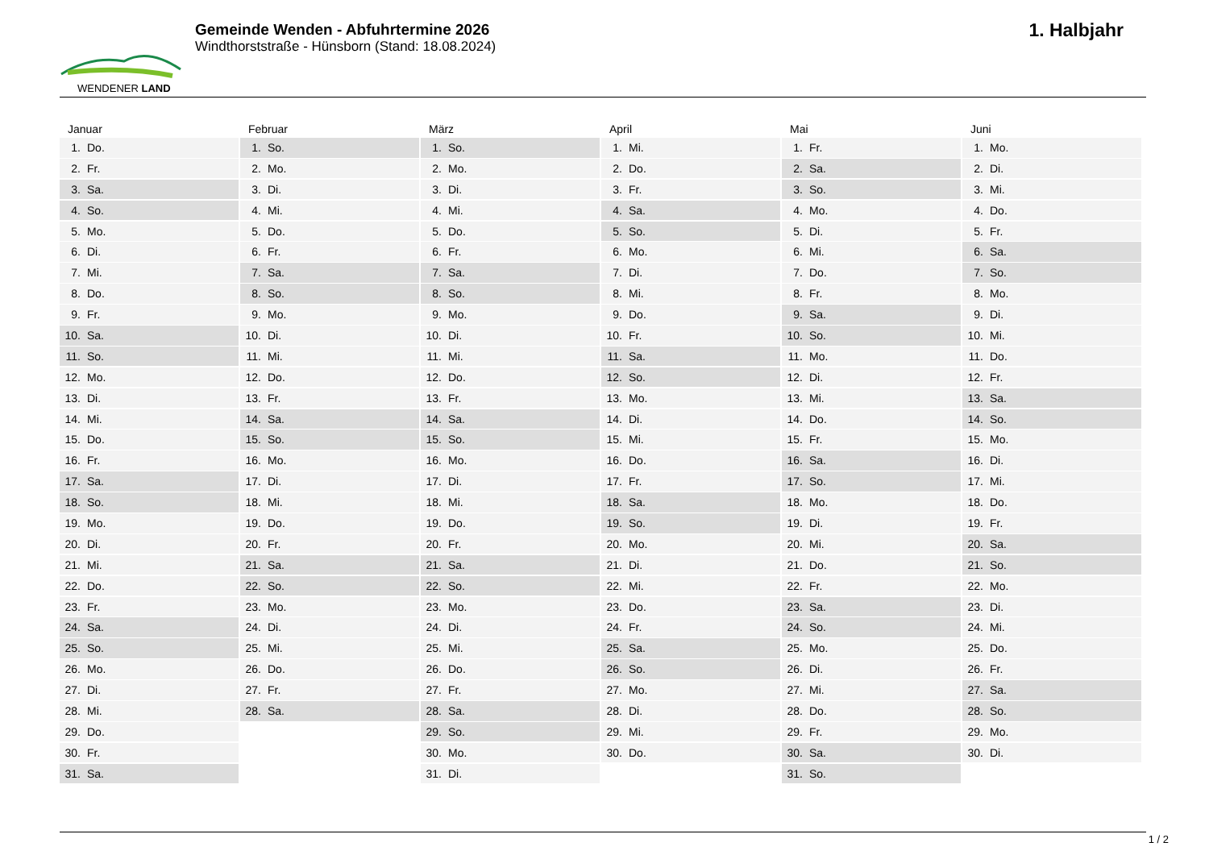WENDENER LAND
Gemeinde Wenden - Abfuhrtermine 2026
Windthorststraße - Hünsborn (Stand: 18.08.2024)
1. Halbjahr
Januar
1. Do.
2. Fr.
3. Sa.
4. So.
5. Mo.
6. Di.
7. Mi.
8. Do.
9. Fr.
10. Sa.
11. So.
12. Mo.
13. Di.
14. Mi.
15. Do.
16. Fr.
17. Sa.
18. So.
19. Mo.
20. Di.
21. Mi.
22. Do.
23. Fr.
24. Sa.
25. So.
26. Mo.
27. Di.
28. Mi.
29. Do.
30. Fr.
31. Sa.
Februar
1. So.
2. Mo.
3. Di.
4. Mi.
5. Do.
6. Fr.
7. Sa.
8. So.
9. Mo.
10. Di.
11. Mi.
12. Do.
13. Fr.
14. Sa.
15. So.
16. Mo.
17. Di.
18. Mi.
19. Do.
20. Fr.
21. Sa.
22. So.
23. Mo.
24. Di.
25. Mi.
26. Do.
27. Fr.
28. Sa.
März
1. So.
2. Mo.
3. Di.
4. Mi.
5. Do.
6. Fr.
7. Sa.
8. So.
9. Mo.
10. Di.
11. Mi.
12. Do.
13. Fr.
14. Sa.
15. So.
16. Mo.
17. Di.
18. Mi.
19. Do.
20. Fr.
21. Sa.
22. So.
23. Mo.
24. Di.
25. Mi.
26. Do.
27. Fr.
28. Sa.
29. So.
30. Mo.
31. Di.
April
1. Mi.
2. Do.
3. Fr.
4. Sa.
5. So.
6. Mo.
7. Di.
8. Mi.
9. Do.
10. Fr.
11. Sa.
12. So.
13. Mo.
14. Di.
15. Mi.
16. Do.
17. Fr.
18. Sa.
19. So.
20. Mo.
21. Di.
22. Mi.
23. Do.
24. Fr.
25. Sa.
26. So.
27. Mo.
28. Di.
29. Mi.
30. Do.
Mai
1. Fr.
2. Sa.
3. So.
4. Mo.
5. Di.
6. Mi.
7. Do.
8. Fr.
9. Sa.
10. So.
11. Mo.
12. Di.
13. Mi.
14. Do.
15. Fr.
16. Sa.
17. So.
18. Mo.
19. Di.
20. Mi.
21. Do.
22. Fr.
23. Sa.
24. So.
25. Mo.
26. Di.
27. Mi.
28. Do.
29. Fr.
30. Sa.
31. So.
Juni
1. Mo.
2. Di.
3. Mi.
4. Do.
5. Fr.
6. Sa.
7. So.
8. Mo.
9. Di.
10. Mi.
11. Do.
12. Fr.
13. Sa.
14. So.
15. Mo.
16. Di.
17. Mi.
18. Do.
19. Fr.
20. Sa.
21. So.
22. Mo.
23. Di.
24. Mi.
25. Do.
26. Fr.
27. Sa.
28. So.
29. Mo.
30. Di.
1 / 2